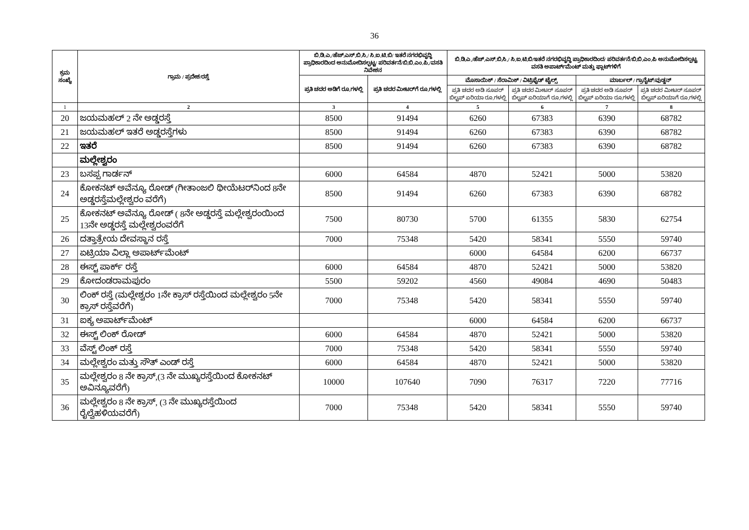36
| ಕ್ರಮ ಸಂಖ್ಯೆ | ಗ್ರಾಮ / ಪ್ರದೇಶ/ರಸ್ತೆ | ಬಿ.ಡಿ.ಎ./ಹೆಚ್.ಎಸ್.ಬಿ.ಸಿ./ ಸಿ.ಐ.ಟಿ.ಬಿ/ ಇತರೆ ನಗರಭಿವೃದ್ಧಿ ಪ್ರಾಧಿಕಾರದಿಂದ ಅನುಮೋದಿಸಲ್ಪಟ್ಟ/ ಪರಿವರ್ತನೆ/ಬಿ.ಬಿ.ಎಂ.ಪಿ./ವಸತಿ ನಿವೇಶನ | | ಬಿ.ಡಿ.ಎ./ಹೆಚ್.ಎಸ್.ಬಿ.ಸಿ./ ಸಿ.ಐ.ಟಿ.ಬಿ/ಇತರೆ ನಗರಭಿವೃದ್ಧಿ ಪ್ರಾಧಿಕಾರದಿಂದ/ ಪರಿವರ್ತನೆ/ಬಿ.ಬಿ.ಎಂ.ಪಿ ಅನುಮೋದಿಸಲ್ಪಟ್ಟ ವಸತಿ ಅಪಾರ್ಟ್‌ಮೆಂಟ್ ಮತ್ತು ಫ್ಲಾಟ್‌ಗಳಿಗೆ | | | |
| --- | --- | --- | --- | --- | --- | --- | --- |
| | | ಪ್ರತಿ ಚದರ ಅಡಿಗೆ ರೂ.ಗಳಲ್ಲಿ | ಪ್ರತಿ ಚದರ ಮೀಟರ್‌ಗೆ ರೂ.ಗಳಲ್ಲಿ | ಮೊಸಾಯಿಕ್ / ಸೆರಾಮಿಕ್ / ವಿಟ್ರಿಫೈಡ್ ಟೈಲ್ಸ್ | | ಮಾರ್ಬಲ್ / ಗ್ರಾನೈಟ್/ವುಡ್ಡನ್ | |
| | | | | ಪ್ರತಿ ಚದರ ಅಡಿ ಸೂಪರ್ ಬಿಲ್ಟಪ್ ಏರಿಯಾ ರೂ.ಗಳಲ್ಲಿ | ಪ್ರತಿ ಚದರ ಮೀಟರ್ ಸೂಪರ್ ಬಿಲ್ಟಪ್ ಏರಿಯಾಗೆ ರೂ.ಗಳಲ್ಲಿ | ಪ್ರತಿ ಚದರ ಅಡಿ ಸೂಪರ್ ಬಿಲ್ಟಪ್ ಏರಿಯಾ ರೂ.ಗಳಲ್ಲಿ | ಪ್ರತಿ ಚದರ ಮೀಟರ್ ಸೂಪರ್ ಬಿಲ್ಟಪ್ ಏರಿಯಾಗೆ ರೂ.ಗಳಲ್ಲಿ |
| 1 | 2 | 3 | 4 | 5 | 6 | 7 | 8 |
| 20 | ಜಯಮಹಲ್ 2 ನೇ ಅಡ್ಡರಸ್ತೆ | 8500 | 91494 | 6260 | 67383 | 6390 | 68782 |
| 21 | ಜಯಮಹಲ್ ಇತರೆ ಅಡ್ಡರಸ್ತೆಗಳು | 8500 | 91494 | 6260 | 67383 | 6390 | 68782 |
| 22 | ಇತರೆ | 8500 | 91494 | 6260 | 67383 | 6390 | 68782 |
| | ಮಲ್ಲೇಶ್ವರಂ | | | | | | |
| 23 | ಬಸಪ್ಪ ಗಾರ್ಡನ್ | 6000 | 64584 | 4870 | 52421 | 5000 | 53820 |
| 24 | ಕೋಕನಟ್ ಅವೆನ್ಯೂ ರೋಡ್ (ಗೀತಾಂಜಲಿ ಥೀಯೆಟರ್‌ನಿಂದ 8ನೇ ಅಡ್ಡರಸ್ತೆಮಲ್ಲೇಶ್ವರಂ ವರೆಗೆ) | 8500 | 91494 | 6260 | 67383 | 6390 | 68782 |
| 25 | ಕೋಕನಟ್ ಅವೆನ್ಯೂ ರೋಡ್ ( 8ನೇ ಅಡ್ಡರಸ್ತೆ ಮಲ್ಲೇಶ್ವರಂಯಿಂದ 13ನೇ ಅಡ್ಡರಸ್ತೆ ಮಲ್ಲೇಶ್ವರಂವರೆಗೆ | 7500 | 80730 | 5700 | 61355 | 5830 | 62754 |
| 26 | ದತ್ತಾತ್ರೇಯ ದೇವಸ್ಥಾನ ರಸ್ತೆ | 7000 | 75348 | 5420 | 58341 | 5550 | 59740 |
| 27 | ಏಟ್ರಿಯಾ ವಿಲ್ಲಾ ಅಪಾರ್ಟ್‌ಮೆಂಟ್ | | | 6000 | 64584 | 6200 | 66737 |
| 28 | ಈಸ್ಟ್ ಪಾರ್ಕ್ ರಸ್ತೆ | 6000 | 64584 | 4870 | 52421 | 5000 | 53820 |
| 29 | ಕೋದಂಡರಾಮಪುರಂ | 5500 | 59202 | 4560 | 49084 | 4690 | 50483 |
| 30 | ಲಿಂಕ್ ರಸ್ತೆ (ಮಲ್ಲೇಶ್ವರಂ 1ನೇ ಕ್ರಾಸ್ ರಸ್ತೆಯಿಂದ ಮಲ್ಲೇಶ್ವರಂ 5ನೇ ಕ್ರಾಸ್ ರಸ್ತೆವರೆಗೆ) | 7000 | 75348 | 5420 | 58341 | 5550 | 59740 |
| 31 | ಐಕ್ಯ ಅಪಾರ್ಟ್‌ಮೆಂಟ್ | | | 6000 | 64584 | 6200 | 66737 |
| 32 | ಈಸ್ಟ್ ಲಿಂಕ್ ರೋಡ್ | 6000 | 64584 | 4870 | 52421 | 5000 | 53820 |
| 33 | ವೆಸ್ಟ್ ಲಿಂಕ್ ರಸ್ತೆ | 7000 | 75348 | 5420 | 58341 | 5550 | 59740 |
| 34 | ಮಲ್ಲೇಶ್ವರಂ ಮತ್ತು ಸೌತ್ ಎಂಡ್ ರಸ್ತೆ | 6000 | 64584 | 4870 | 52421 | 5000 | 53820 |
| 35 | ಮಲ್ಲೇಶ್ವರಂ 8 ನೇ ಕ್ರಾಸ್,(3 ನೇ ಮುಖ್ಯರಸ್ತೆಯಿಂದ ಕೋಕನಟ್ ಅವಿನ್ಯೂವರೆಗೆ) | 10000 | 107640 | 7090 | 76317 | 7220 | 77716 |
| 36 | ಮಲ್ಲೇಶ್ವರಂ 8 ನೇ ಕ್ರಾಸ್, (3 ನೇ ಮುಖ್ಯರಸ್ತೆಯಿಂದ ರೈಲ್ವೆಹಳಿಯವರೆಗೆ) | 7000 | 75348 | 5420 | 58341 | 5550 | 59740 |